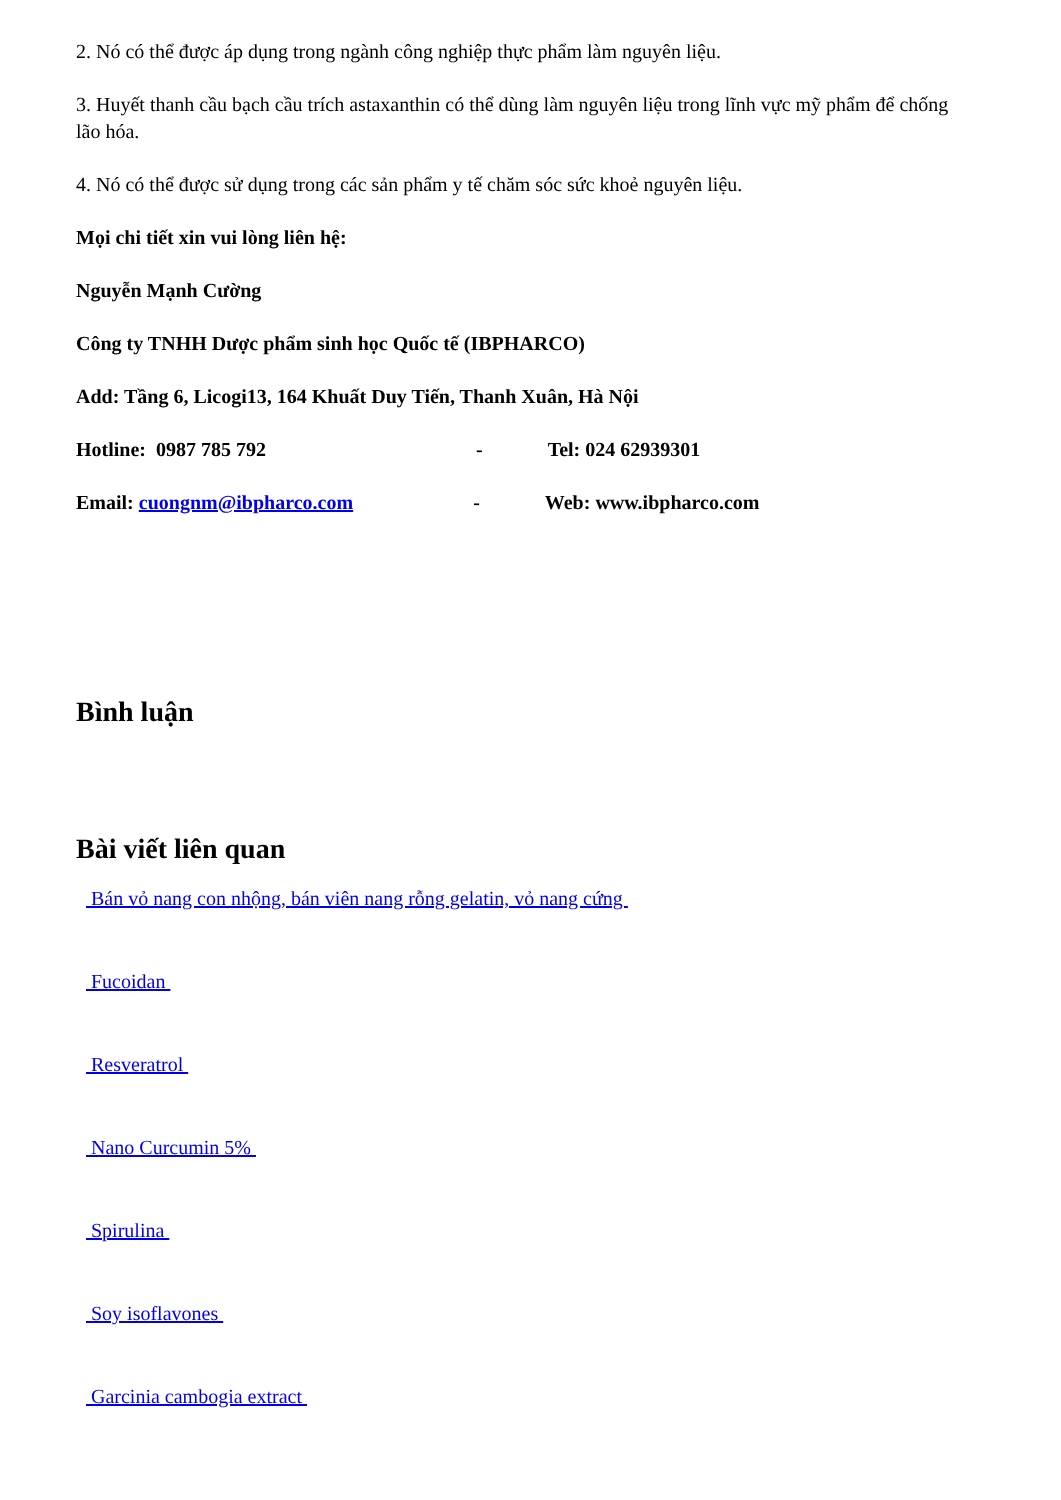2. Nó có thể được áp dụng trong ngành công nghiệp thực phẩm làm nguyên liệu.
3. Huyết thanh cầu bạch cầu trích astaxanthin có thể dùng làm nguyên liệu trong lĩnh vực mỹ phẩm để chống lão hóa.
4. Nó có thể được sử dụng trong các sản phẩm y tế chăm sóc sức khoẻ nguyên liệu.
Mọi chi tiết xin vui lòng liên hệ:
Nguyễn Mạnh Cường
Công ty TNHH Dược phẩm sinh học Quốc tế (IBPHARCO)
Add: Tầng 6, Licogi13, 164 Khuất Duy Tiến, Thanh Xuân, Hà Nội
Hotline: 0987 785 792 - Tel: 024 62939301
Email: cuongnm@ibpharco.com - Web: www.ibpharco.com
Bình luận
Bài viết liên quan
Bán vỏ nang con nhộng, bán viên nang rỗng gelatin, vỏ nang cứng
Fucoidan
Resveratrol
Nano Curcumin 5%
Spirulina
Soy isoflavones
Garcinia cambogia extract